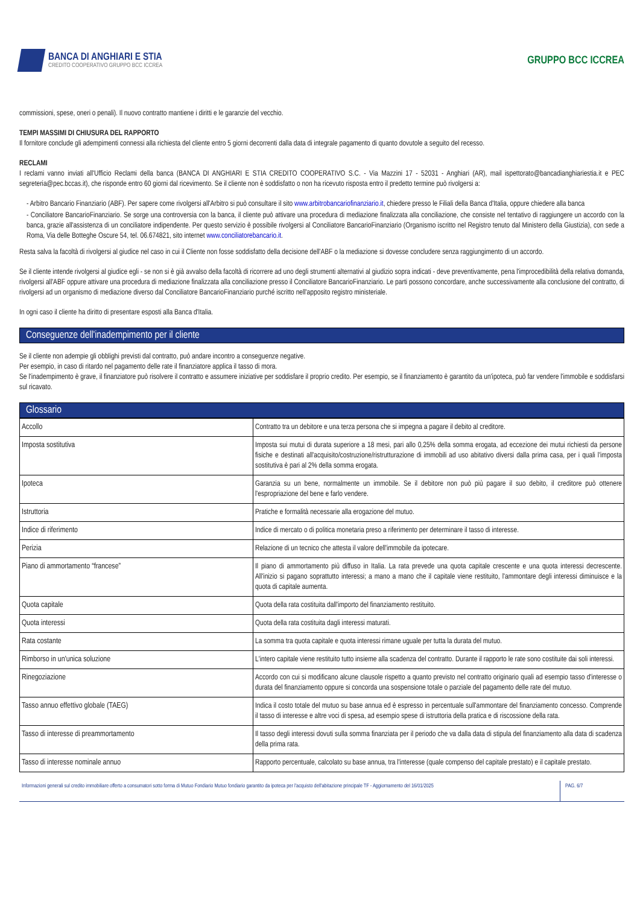BANCA DI ANGHIARI E STIA
CREDITO COOPERATIVO GRUPPO BCC ICCREA
GRUPPO BCC ICCREA
commissioni, spese, oneri o penali). Il nuovo contratto mantiene i diritti e le garanzie del vecchio.
TEMPI MASSIMI DI CHIUSURA DEL RAPPORTO
Il fornitore conclude gli adempimenti connessi alla richiesta del cliente entro 5 giorni decorrenti dalla data di integrale pagamento di quanto dovutole a seguito del recesso.
RECLAMI
I reclami vanno inviati all'Ufficio Reclami della banca (BANCA DI ANGHIARI E STIA CREDITO COOPERATIVO S.C. - Via Mazzini 17 - 52031 - Anghiari (AR), mail ispettorato@bancadianghiariestia.it e PEC segreteria@pec.bccas.it), che risponde entro 60 giorni dal ricevimento. Se il cliente non è soddisfatto o non ha ricevuto risposta entro il predetto termine può rivolgersi a:
- Arbitro Bancario Finanziario (ABF). Per sapere come rivolgersi all'Arbitro si può consultare il sito www.arbitrobancariofinanziario.it, chiedere presso le Filiali della Banca d'Italia, oppure chiedere alla banca
- Conciliatore BancarioFinanziario. Se sorge una controversia con la banca, il cliente può attivare una procedura di mediazione finalizzata alla conciliazione, che consiste nel tentativo di raggiungere un accordo con la banca, grazie all'assistenza di un conciliatore indipendente. Per questo servizio è possibile rivolgersi al Conciliatore BancarioFinanziario (Organismo iscritto nel Registro tenuto dal Ministero della Giustizia), con sede a Roma, Via delle Botteghe Oscure 54, tel. 06.674821, sito internet www.conciliatorebancario.it.
Resta salva la facoltà di rivolgersi al giudice nel caso in cui il Cliente non fosse soddisfatto della decisione dell'ABF o la mediazione si dovesse concludere senza raggiungimento di un accordo.
Se il cliente intende rivolgersi al giudice egli - se non si è già avvalso della facoltà di ricorrere ad uno degli strumenti alternativi al giudizio sopra indicati - deve preventivamente, pena l'improcedibilità della relativa domanda, rivolgersi all'ABF oppure attivare una procedura di mediazione finalizzata alla conciliazione presso il Conciliatore BancarioFinanziario. Le parti possono concordare, anche successivamente alla conclusione del contratto, di rivolgersi ad un organismo di mediazione diverso dal Conciliatore BancarioFinanziario purché iscritto nell'apposito registro ministeriale.
In ogni caso il cliente ha diritto di presentare esposti alla Banca d'Italia.
Conseguenze dell'inadempimento per il cliente
Se il cliente non adempie gli obblighi previsti dal contratto, può andare incontro a conseguenze negative.
Per esempio, in caso di ritardo nel pagamento delle rate il finanziatore applica il tasso di mora.
Se l'inadempimento è grave, il finanziatore può risolvere il contratto e assumere iniziative per soddisfare il proprio credito. Per esempio, se il finanziamento è garantito da un'ipoteca, può far vendere l'immobile e soddisfarsi sul ricavato.
Glossario
| Accollo | Contratto tra un debitore e una terza persona che si impegna a pagare il debito al creditore. |
| Imposta sostitutiva | Imposta sui mutui di durata superiore a 18 mesi, pari allo 0,25% della somma erogata, ad eccezione dei mutui richiesti da persone fisiche e destinati all'acquisito/costruzione/ristrutturazione di immobili ad uso abitativo diversi dalla prima casa, per i quali l'imposta sostitutiva è pari al 2% della somma erogata. |
| Ipoteca | Garanzia su un bene, normalmente un immobile. Se il debitore non può più pagare il suo debito, il creditore può ottenere l'espropriazione del bene e farlo vendere. |
| Istruttoria | Pratiche e formalità necessarie alla erogazione del mutuo. |
| Indice di riferimento | Indice di mercato o di politica monetaria preso a riferimento per determinare il tasso di interesse. |
| Perizia | Relazione di un tecnico che attesta il valore dell'immobile da ipotecare. |
| Piano di ammortamento “francese” | Il piano di ammortamento più diffuso in Italia. La rata prevede una quota capitale crescente e una quota interessi decrescente. All'inizio si pagano soprattutto interessi; a mano a mano che il capitale viene restituito, l'ammontare degli interessi diminuisce e la quota di capitale aumenta. |
| Quota capitale | Quota della rata costituita dall'importo del finanziamento restituito. |
| Quota interessi | Quota della rata costituita dagli interessi maturati. |
| Rata costante | La somma tra quota capitale e quota interessi rimane uguale per tutta la durata del mutuo. |
| Rimborso in un'unica soluzione | L'intero capitale viene restituito tutto insieme alla scadenza del contratto. Durante il rapporto le rate sono costituite dai soli interessi. |
| Rinegoziazione | Accordo con cui si modificano alcune clausole rispetto a quanto previsto nel contratto originario quali ad esempio tasso d'interesse o durata del finanziamento oppure si concorda una sospensione totale o parziale del pagamento delle rate del mutuo. |
| Tasso annuo effettivo globale (TAEG) | Indica il costo totale del mutuo su base annua ed è espresso in percentuale sull'ammontare del finanziamento concesso. Comprende il tasso di interesse e altre voci di spesa, ad esempio spese di istruttoria della pratica e di riscossione della rata. |
| Tasso di interesse di preammortamento | Il tasso degli interessi dovuti sulla somma finanziata per il periodo che va dalla data di stipula del finanziamento alla data di scadenza della prima rata. |
| Tasso di interesse nominale annuo | Rapporto percentuale, calcolato su base annua, tra l'interesse (quale compenso del capitale prestato) e il capitale prestato. |
Informazioni generali sul credito immobiliare offerto a consumatori sotto forma di Mutuo Fondiario Mutuo fondiario garantito da ipoteca per l'acquisto dell'abitazione principale TF - Aggiornamento del 16/01/2025
PAG. 6/7